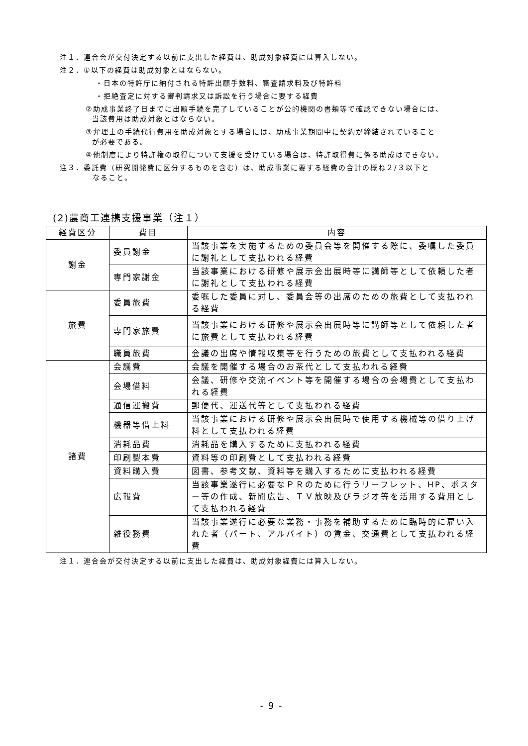注１．連合会が交付決定する以前に支出した経費は、助成対象経費には算入しない。
注２．①以下の経費は助成対象とはならない。
・日本の特許庁に納付される特許出願手数料、審査請求料及び特許料
・拒絶査定に対する審判請求又は訴訟を行う場合に要する経費
②助成事業終了日までに出願手続を完了していることが公的機関の書類等で確認できない場合には、
当該費用は助成対象とはならない。
③弁理士の手続代行費用を助成対象とする場合には、助成事業期間中に契約が締結されていること
が必要である。
④他制度により特許権の取得について支援を受けている場合は、特許取得費に係る助成はできない。
注３．委託費（研究開発費に区分するものを含む）は、助成事業に要する経費の合計の概ね２/３以下と
なること。
(2)農商工連携支援事業（注１）
| 経費区分 | 費目 | 内容 |
| --- | --- | --- |
| 謝金 | 委員謝金 | 当該事業を実施するための委員会等を開催する際に、委嘱した委員に謝礼として支払われる経費 |
| | 専門家謝金 | 当該事業における研修や展示会出展時等に講師等として依頼した者に謝礼として支払われる経費 |
| 旅費 | 委員旅費 | 委嘱した委員に対し、委員会等の出席のための旅費として支払われる経費 |
| | 専門家旅費 | 当該事業における研修や展示会出展時等に講師等として依頼した者に旅費として支払われる経費 |
| | 職員旅費 | 会議の出席や情報収集等を行うための旅費として支払われる経費 |
| 諸費 | 会議費 | 会議を開催する場合のお茶代として支払われる経費 |
| | 会場借料 | 会議、研修や交流イベント等を開催する場合の会場費として支払われる経費 |
| | 通信運搬費 | 郵便代、運送代等として支払われる経費 |
| | 機器等借上料 | 当該事業における研修や展示会出展時で使用する機械等の借り上げ料として支払われる経費 |
| | 消耗品費 | 消耗品を購入するために支払われる経費 |
| | 印刷製本費 | 資料等の印刷費として支払われる経費 |
| | 資料購入費 | 図書、参考文献、資料等を購入するために支払われる経費 |
| | 広報費 | 当該事業遂行に必要なＰＲのために行うリーフレット、HP、ポスター等の作成、新聞広告、ＴＶ放映及びラジオ等を活用する費用として支払われる経費 |
| | 雑役務費 | 当該事業遂行に必要な業務・事務を補助するために臨時的に雇い入れた者（パート、アルバイト）の賃金、交通費として支払われる経費 |
注１．連合会が交付決定する以前に支出した経費は、助成対象経費には算入しない。
- 9 -